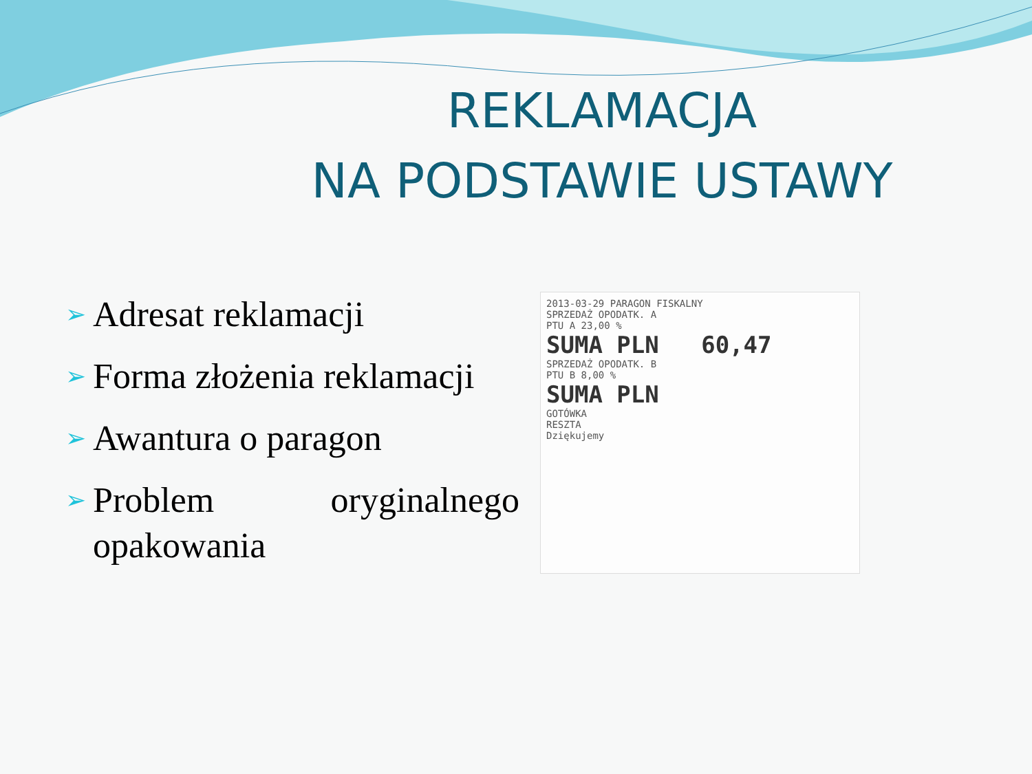REKLAMACJA
NA PODSTAWIE USTAWY
➢ Adresat reklamacji
➢ Forma złożenia reklamacji
➢ Awantura o paragon
➢ Problem oryginalnego opakowania
2013-03-29 PARAGON FISKALNY
SPRZEDAŻ OPODATK. A
PTU A 23,00 %
SUMA PLN 60,47
SPRZEDAŻ OPODATK. B
PTU B 8,00 %
SUMA PLN
GOTÓWKA
RESZTA
Dziękujemy